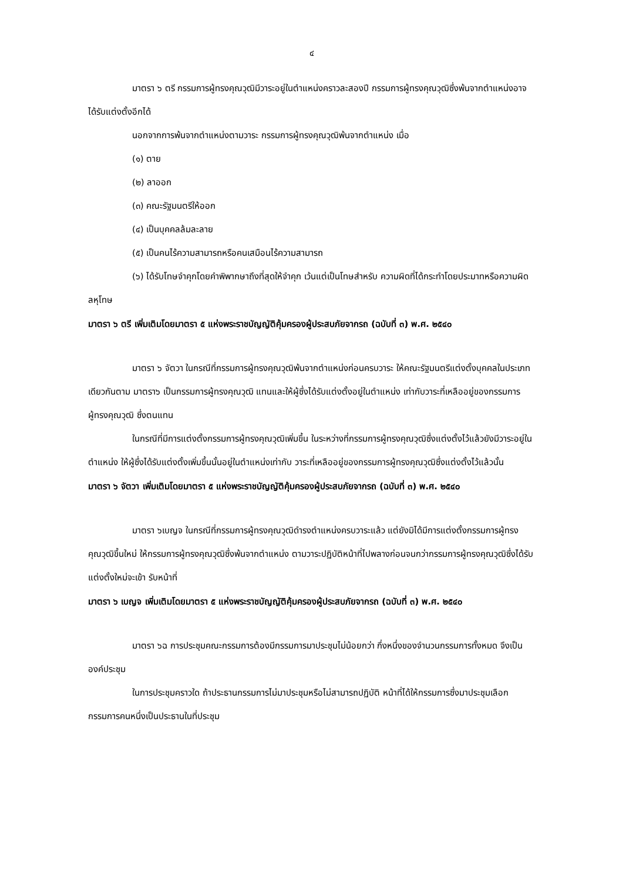๔
มาตรา ๖ ตรี กรรมการผู้ทรงคุณวุฒิมีวาระอยู่ในตำแหน่งคราวละสองปี กรรมการผู้ทรงคุณวุฒิซึ่งพ้นจากตำแหน่งอาจได้รับแต่งตั้งอีกได้
นอกจากการพ้นจากตำแหน่งตามวาระ กรรมการผู้ทรงคุณวุฒิพ้นจากตำแหน่ง เมื่อ
(๑) ตาย
(๒) ลาออก
(๓) คณะรัฐมนตรีให้ออก
(๔) เป็นบุคคลล้มละลาย
(๕) เป็นคนไร้ความสามารถหรือคนเสมือนไร้ความสามารถ
(๖) ได้รับโทษจำคุกโดยคำพิพากษาถึงที่สุดให้จำคุก เว้นแต่เป็นโทษสำหรับ ความผิดที่ได้กระทำโดยประมาทหรือความผิดลหุโทษ
มาตรา ๖ ตรี เพิ่มเติมโดยมาตรา ๕ แห่งพระราชบัญญัติคุ้มครองผู้ประสบภัยจากรถ (ฉบับที่ ๓) พ.ศ. ๒๕๔๐
มาตรา ๖ จัตวา ในกรณีที่กรรมการผู้ทรงคุณวุฒิพ้นจากตำแหน่งก่อนครบวาระ ให้คณะรัฐมนตรีแต่งตั้งบุคคลในประเภทเดียวกันตาม มาตรา๖ เป็นกรรมการผู้ทรงคุณวุฒิ แทนและให้ผู้ซึ่งได้รับแต่งตั้งอยู่ในตำแหน่ง เท่ากับวาระที่เหลืออยู่ของกรรมการผู้ทรงคุณวุฒิ ซึ่งตนแทน
ในกรณีที่มีการแต่งตั้งกรรมการผู้ทรงคุณวุฒิเพิ่มขึ้น ในระหว่างที่กรรมการผู้ทรงคุณวุฒิซึ่งแต่งตั้งไว้แล้วยังมีวาระอยู่ในตำแหน่ง ให้ผู้ซึ่งได้รับแต่งตั้งเพิ่มขึ้นนั้นอยู่ในตำแหน่งเท่ากับ วาระที่เหลืออยู่ของกรรมการผู้ทรงคุณวุฒิซึ่งแต่งตั้งไว้แล้วนั้น
มาตรา ๖ จัตวา เพิ่มเติมโดยมาตรา ๕ แห่งพระราชบัญญัติคุ้มครองผู้ประสบภัยจากรถ (ฉบับที่ ๓) พ.ศ. ๒๕๔๐
มาตรา ๖เบญจ ในกรณีที่กรรมการผู้ทรงคุณวุฒิดำรงตำแหน่งครบวาระแล้ว แต่ยังมิได้มีการแต่งตั้งกรรมการผู้ทรงคุณวุฒิขึ้นใหม่ ให้กรรมการผู้ทรงคุณวุฒิซึ่งพ้นจากตำแหน่ง ตามวาระปฏิบัติหน้าที่ไปพลางก่อนจนกว่ากรรมการผู้ทรงคุณวุฒิซึ่งได้รับแต่งตั้งใหม่จะเข้า รับหน้าที่
มาตรา ๖ เบญจ เพิ่มเติมโดยมาตรา ๕ แห่งพระราชบัญญัติคุ้มครองผู้ประสบภัยจากรถ (ฉบับที่ ๓) พ.ศ. ๒๕๔๐
มาตรา ๖ฉ การประชุมคณะกรรมการต้องมีกรรมการมาประชุมไม่น้อยกว่า กึ่งหนึ่งของจำนวนกรรมการทั้งหมด จึงเป็นองค์ประชุม
ในการประชุมคราวใด ถ้าประธานกรรมการไม่มาประชุมหรือไม่สามารถปฏิบัติ หน้าที่ได้ให้กรรมการซึ่งมาประชุมเลือกกรรมการคนหนึ่งเป็นประธานในที่ประชุม